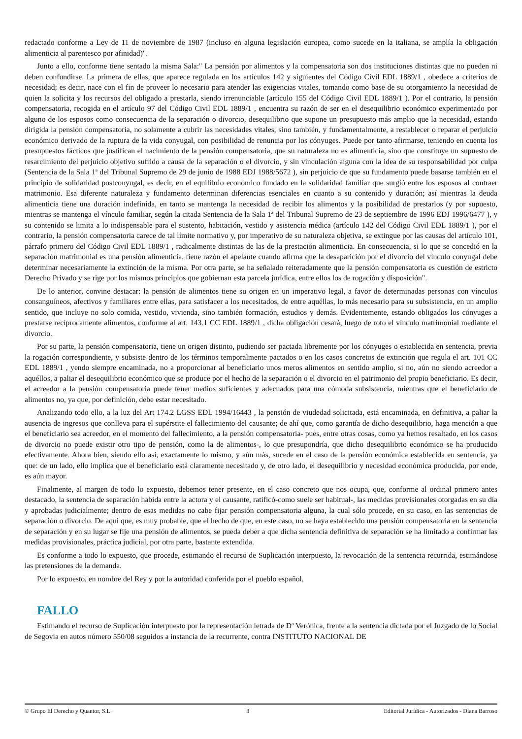redactado conforme a Ley de 11 de noviembre de 1987 (incluso en alguna legislación europea, como sucede en la italiana, se amplía la obligación alimenticia al parentesco por afinidad)".
Junto a ello, conforme tiene sentado la misma Sala:" La pensión por alimentos y la compensatoria son dos instituciones distintas que no pueden ni deben confundirse. La primera de ellas, que aparece regulada en los artículos 142 y siguientes del Código Civil EDL 1889/1 , obedece a criterios de necesidad; es decir, nace con el fin de proveer lo necesario para atender las exigencias vitales, tomando como base de su otorgamiento la necesidad de quien la solicita y los recursos del obligado a prestarla, siendo irrenunciable (artículo 155 del Código Civil EDL 1889/1 ). Por el contrario, la pensión compensatoria, recogida en el artículo 97 del Código Civil EDL 1889/1 , encuentra su razón de ser en el desequilibrio económico experimentado por alguno de los esposos como consecuencia de la separación o divorcio, desequilibrio que supone un presupuesto más amplio que la necesidad, estando dirigida la pensión compensatoria, no solamente a cubrir las necesidades vitales, sino también, y fundamentalmente, a restablecer o reparar el perjuicio económico derivado de la ruptura de la vida conyugal, con posibilidad de renuncia por los cónyuges. Puede por tanto afirmarse, teniendo en cuenta los presupuestos fácticos que justifican el nacimiento de la pensión compensatoria, que su naturaleza no es alimenticia, sino que constituye un supuesto de resarcimiento del perjuicio objetivo sufrido a causa de la separación o el divorcio, y sin vinculación alguna con la idea de su responsabilidad por culpa (Sentencia de la Sala 1ª del Tribunal Supremo de 29 de junio de 1988 EDJ 1988/5672 ), sin perjuicio de que su fundamento puede basarse también en el principio de solidaridad postconyugal, es decir, en el equilibrio económico fundado en la solidaridad familiar que surgió entre los esposos al contraer matrimonio. Esa diferente naturaleza y fundamento determinan diferencias esenciales en cuanto a su contenido y duración; así mientras la deuda alimenticia tiene una duración indefinida, en tanto se mantenga la necesidad de recibir los alimentos y la posibilidad de prestarlos (y por supuesto, mientras se mantenga el vínculo familiar, según la citada Sentencia de la Sala 1ª del Tribunal Supremo de 23 de septiembre de 1996 EDJ 1996/6477 ), y su contenido se limita a lo indispensable para el sustento, habitación, vestido y asistencia médica (artículo 142 del Código Civil EDL 1889/1 ), por el contrario, la pensión compensatoria carece de tal límite normativo y, por imperativo de su naturaleza objetiva, se extingue por las causas del artículo 101, párrafo primero del Código Civil EDL 1889/1 , radicalmente distintas de las de la prestación alimenticia. En consecuencia, si lo que se concedió en la separación matrimonial es una pensión alimenticia, tiene razón el apelante cuando afirma que la desaparición por el divorcio del vínculo conyugal debe determinar necesariamente la extinción de la misma. Por otra parte, se ha señalado reiteradamente que la pensión compensatoria es cuestión de estricto Derecho Privado y se rige por los mismos principios que gobiernan esta parcela jurídica, entre ellos los de rogación y disposición".
De lo anterior, convine destacar: la pensión de alimentos tiene su origen en un imperativo legal, a favor de determinadas personas con vínculos consanguíneos, afectivos y familiares entre ellas, para satisfacer a los necesitados, de entre aquéllas, lo más necesario para su subsistencia, en un amplio sentido, que incluye no solo comida, vestido, vivienda, sino también formación, estudios y demás. Evidentemente, estando obligados los cónyuges a prestarse recíprocamente alimentos, conforme al art. 143.1 CC EDL 1889/1 , dicha obligación cesará, luego de roto el vínculo matrimonial mediante el divorcio.
Por su parte, la pensión compensatoria, tiene un origen distinto, pudiendo ser pactada libremente por los cónyuges o establecida en sentencia, previa la rogación correspondiente, y subsiste dentro de los términos temporalmente pactados o en los casos concretos de extinción que regula el art. 101 CC EDL 1889/1 , yendo siempre encaminada, no a proporcionar al beneficiario unos meros alimentos en sentido amplio, si no, aún no siendo acreedor a aquéllos, a paliar el desequilibrio económico que se produce por el hecho de la separación o el divorcio en el patrimonio del propio beneficiario. Es decir, el acreedor a la pensión compensatoria puede tener medios suficientes y adecuados para una cómoda subsistencia, mientras que el beneficiario de alimentos no, ya que, por definición, debe estar necesitado.
Analizando todo ello, a la luz del Art 174.2 LGSS EDL 1994/16443 , la pensión de viudedad solicitada, está encaminada, en definitiva, a paliar la ausencia de ingresos que conlleva para el supérstite el fallecimiento del causante; de ahí que, como garantía de dicho desequilibrio, haga mención a que el beneficiario sea acreedor, en el momento del fallecimiento, a la pensión compensatoria- pues, entre otras cosas, como ya hemos resaltado, en los casos de divorcio no puede existir otro tipo de pensión, como la de alimentos-, lo que presupondría, que dicho desequilibrio económico se ha producido efectivamente. Ahora bien, siendo ello así, exactamente lo mismo, y aún más, sucede en el caso de la pensión económica establecida en sentencia, ya que: de un lado, ello implica que el beneficiario está claramente necesitado y, de otro lado, el desequilibrio y necesidad económica producida, por ende, es aún mayor.
Finalmente, al margen de todo lo expuesto, debemos tener presente, en el caso concreto que nos ocupa, que, conforme al ordinal primero antes destacado, la sentencia de separación habida entre la actora y el causante, ratificó-como suele ser habitual-, las medidas provisionales otorgadas en su día y aprobadas judicialmente; dentro de esas medidas no cabe fijar pensión compensatoria alguna, la cual sólo procede, en su caso, en las sentencias de separación o divorcio. De aquí que, es muy probable, que el hecho de que, en este caso, no se haya establecido una pensión compensatoria en la sentencia de separación y en su lugar se fije una pensión de alimentos, se pueda deber a que dicha sentencia definitiva de separación se ha limitado a confirmar las medidas provisionales, práctica judicial, por otra parte, bastante extendida.
Es conforme a todo lo expuesto, que procede, estimando el recurso de Suplicación interpuesto, la revocación de la sentencia recurrida, estimándose las pretensiones de la demanda.
Por lo expuesto, en nombre del Rey y por la autoridad conferida por el pueblo español,
FALLO
Estimando el recurso de Suplicación interpuesto por la representación letrada de Dª Verónica, frente a la sentencia dictada por el Juzgado de lo Social de Segovia en autos número 550/08 seguidos a instancia de la recurrente, contra INSTITUTO NACIONAL DE
© Grupo El Derecho y Quantor, S.L. 3 Editorial Jurídica - Autorizados - Diana Barroso